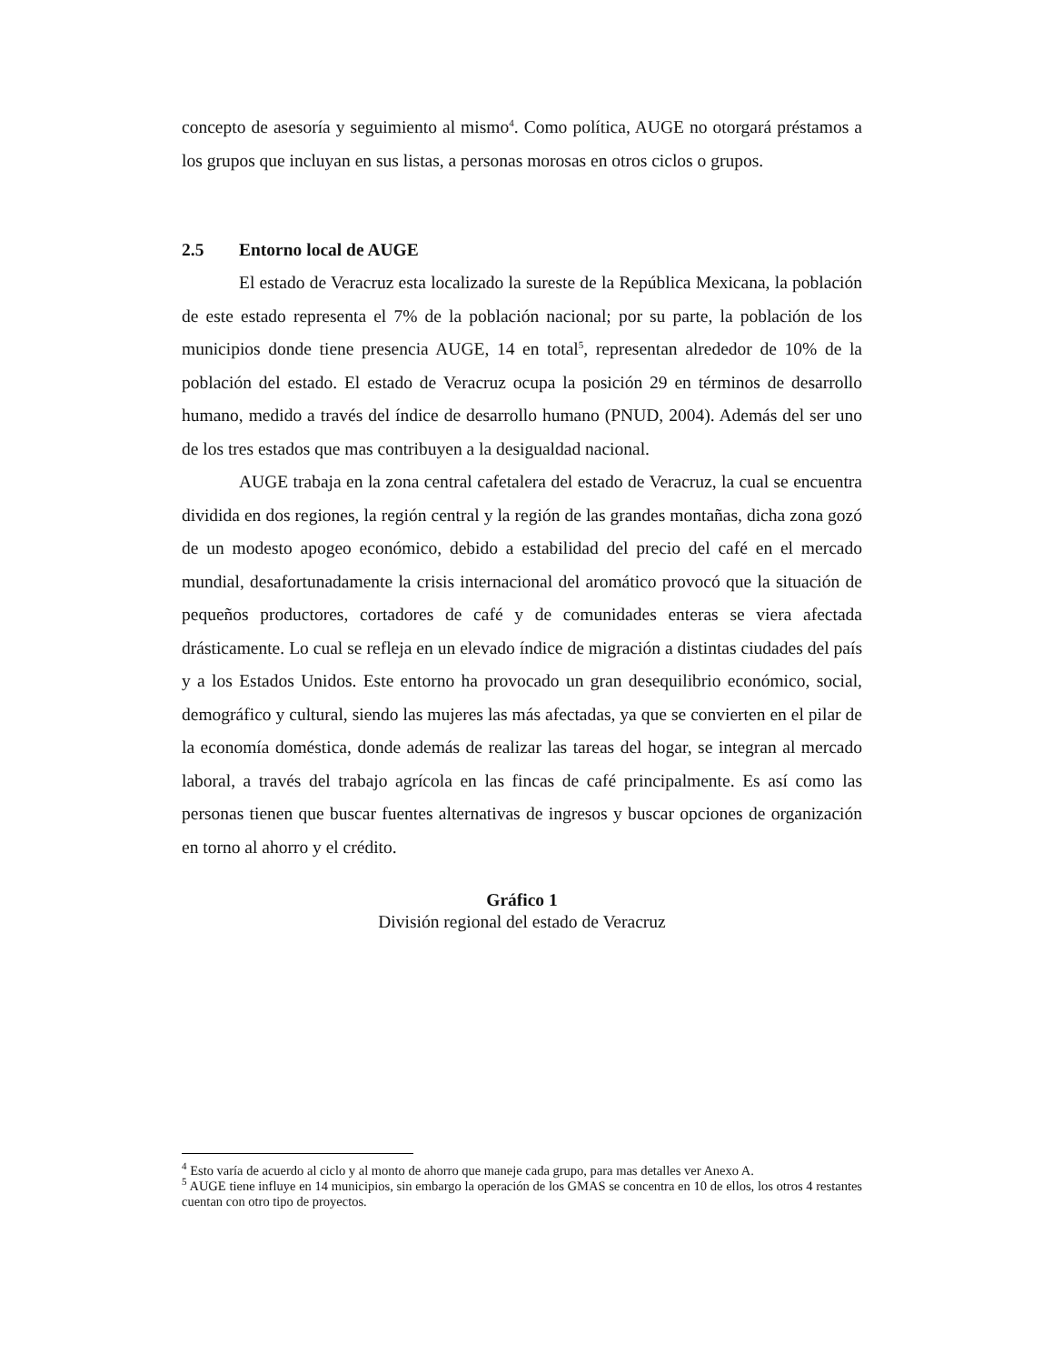concepto de asesoría y seguimiento al mismo<sup>4</sup>. Como política, AUGE no otorgará préstamos a los grupos que incluyan en sus listas, a personas morosas en otros ciclos o grupos.
2.5 Entorno local de AUGE
El estado de Veracruz esta localizado la sureste de la República Mexicana, la población de este estado representa el 7% de la población nacional; por su parte, la población de los municipios donde tiene presencia AUGE, 14 en total<sup>5</sup>, representan alrededor de 10% de la población del estado. El estado de Veracruz ocupa la posición 29 en términos de desarrollo humano, medido a través del índice de desarrollo humano (PNUD, 2004). Además del ser uno de los tres estados que mas contribuyen a la desigualdad nacional.
AUGE trabaja en la zona central cafetalera del estado de Veracruz, la cual se encuentra dividida en dos regiones, la región central y la región de las grandes montañas, dicha zona gozó de un modesto apogeo económico, debido a estabilidad del precio del café en el mercado mundial, desafortunadamente la crisis internacional del aromático provocó que la situación de pequeños productores, cortadores de café y de comunidades enteras se viera afectada drásticamente. Lo cual se refleja en un elevado índice de migración a distintas ciudades del país y a los Estados Unidos. Este entorno ha provocado un gran desequilibrio económico, social, demográfico y cultural, siendo las mujeres las más afectadas, ya que se convierten en el pilar de la economía doméstica, donde además de realizar las tareas del hogar, se integran al mercado laboral, a través del trabajo agrícola en las fincas de café principalmente. Es así como las personas tienen que buscar fuentes alternativas de ingresos y buscar opciones de organización en torno al ahorro y el crédito.
Gráfico 1
División regional del estado de Veracruz
<sup>4</sup> Esto varía de acuerdo al ciclo y al monto de ahorro que maneje cada grupo, para mas detalles ver Anexo A.
<sup>5</sup> AUGE tiene influye en 14 municipios, sin embargo la operación de los GMAS se concentra en 10 de ellos, los otros 4 restantes cuentan con otro tipo de proyectos.